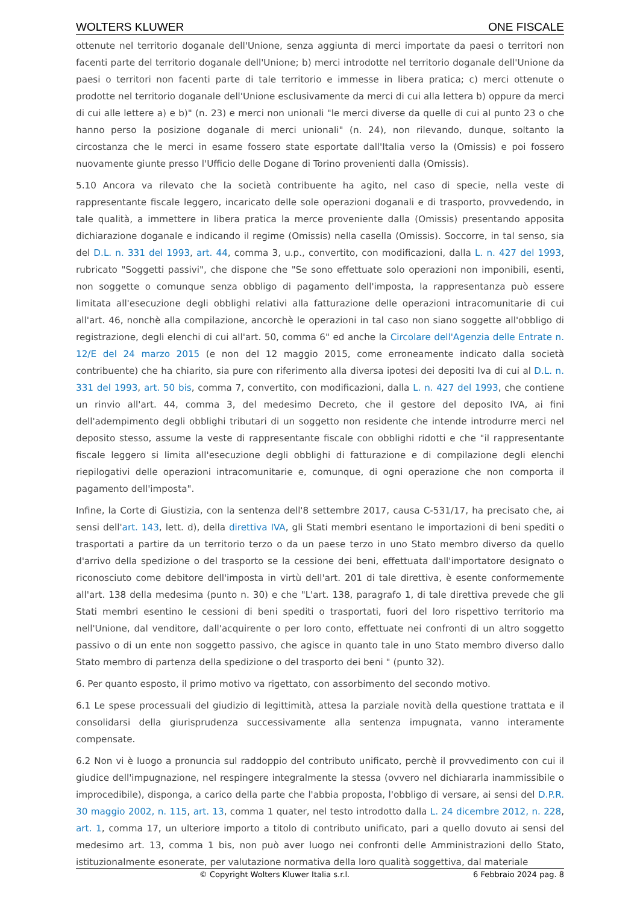WOLTERS KLUWER ONE FISCALE
ottenute nel territorio doganale dell'Unione, senza aggiunta di merci importate da paesi o territori non facenti parte del territorio doganale dell'Unione; b) merci introdotte nel territorio doganale dell'Unione da paesi o territori non facenti parte di tale territorio e immesse in libera pratica; c) merci ottenute o prodotte nel territorio doganale dell'Unione esclusivamente da merci di cui alla lettera b) oppure da merci di cui alle lettere a) e b)" (n. 23) e merci non unionali "le merci diverse da quelle di cui al punto 23 o che hanno perso la posizione doganale di merci unionali" (n. 24), non rilevando, dunque, soltanto la circostanza che le merci in esame fossero state esportate dall'Italia verso la (Omissis) e poi fossero nuovamente giunte presso l'Ufficio delle Dogane di Torino provenienti dalla (Omissis).
5.10 Ancora va rilevato che la società contribuente ha agito, nel caso di specie, nella veste di rappresentante fiscale leggero, incaricato delle sole operazioni doganali e di trasporto, provvedendo, in tale qualità, a immettere in libera pratica la merce proveniente dalla (Omissis) presentando apposita dichiarazione doganale e indicando il regime (Omissis) nella casella (Omissis). Soccorre, in tal senso, sia del D.L. n. 331 del 1993, art. 44, comma 3, u.p., convertito, con modificazioni, dalla L. n. 427 del 1993, rubricato "Soggetti passivi", che dispone che "Se sono effettuate solo operazioni non imponibili, esenti, non soggette o comunque senza obbligo di pagamento dell'imposta, la rappresentanza può essere limitata all'esecuzione degli obblighi relativi alla fatturazione delle operazioni intracomunitarie di cui all'art. 46, nonchè alla compilazione, ancorchè le operazioni in tal caso non siano soggette all'obbligo di registrazione, degli elenchi di cui all'art. 50, comma 6" ed anche la Circolare dell'Agenzia delle Entrate n. 12/E del 24 marzo 2015 (e non del 12 maggio 2015, come erroneamente indicato dalla società contribuente) che ha chiarito, sia pure con riferimento alla diversa ipotesi dei depositi Iva di cui al D.L. n. 331 del 1993, art. 50 bis, comma 7, convertito, con modificazioni, dalla L. n. 427 del 1993, che contiene un rinvio all'art. 44, comma 3, del medesimo Decreto, che il gestore del deposito IVA, ai fini dell'adempimento degli obblighi tributari di un soggetto non residente che intende introdurre merci nel deposito stesso, assume la veste di rappresentante fiscale con obblighi ridotti e che "il rappresentante fiscale leggero si limita all'esecuzione degli obblighi di fatturazione e di compilazione degli elenchi riepilogativi delle operazioni intracomunitarie e, comunque, di ogni operazione che non comporta il pagamento dell'imposta".
Infine, la Corte di Giustizia, con la sentenza dell'8 settembre 2017, causa C-531/17, ha precisato che, ai sensi dell'art. 143, lett. d), della direttiva IVA, gli Stati membri esentano le importazioni di beni spediti o trasportati a partire da un territorio terzo o da un paese terzo in uno Stato membro diverso da quello d'arrivo della spedizione o del trasporto se la cessione dei beni, effettuata dall'importatore designato o riconosciuto come debitore dell'imposta in virtù dell'art. 201 di tale direttiva, è esente conformemente all'art. 138 della medesima (punto n. 30) e che "L'art. 138, paragrafo 1, di tale direttiva prevede che gli Stati membri esentino le cessioni di beni spediti o trasportati, fuori del loro rispettivo territorio ma nell'Unione, dal venditore, dall'acquirente o per loro conto, effettuate nei confronti di un altro soggetto passivo o di un ente non soggetto passivo, che agisce in quanto tale in uno Stato membro diverso dallo Stato membro di partenza della spedizione o del trasporto dei beni " (punto 32).
6. Per quanto esposto, il primo motivo va rigettato, con assorbimento del secondo motivo.
6.1 Le spese processuali del giudizio di legittimità, attesa la parziale novità della questione trattata e il consolidarsi della giurisprudenza successivamente alla sentenza impugnata, vanno interamente compensate.
6.2 Non vi è luogo a pronuncia sul raddoppio del contributo unificato, perchè il provvedimento con cui il giudice dell'impugnazione, nel respingere integralmente la stessa (ovvero nel dichiararla inammissibile o improcedibile), disponga, a carico della parte che l'abbia proposta, l'obbligo di versare, ai sensi del D.P.R. 30 maggio 2002, n. 115, art. 13, comma 1 quater, nel testo introdotto dalla L. 24 dicembre 2012, n. 228, art. 1, comma 17, un ulteriore importo a titolo di contributo unificato, pari a quello dovuto ai sensi del medesimo art. 13, comma 1 bis, non può aver luogo nei confronti delle Amministrazioni dello Stato, istituzionalmente esonerate, per valutazione normativa della loro qualità soggettiva, dal materiale
© Copyright Wolters Kluwer Italia s.r.l. 6 Febbraio 2024 pag. 8